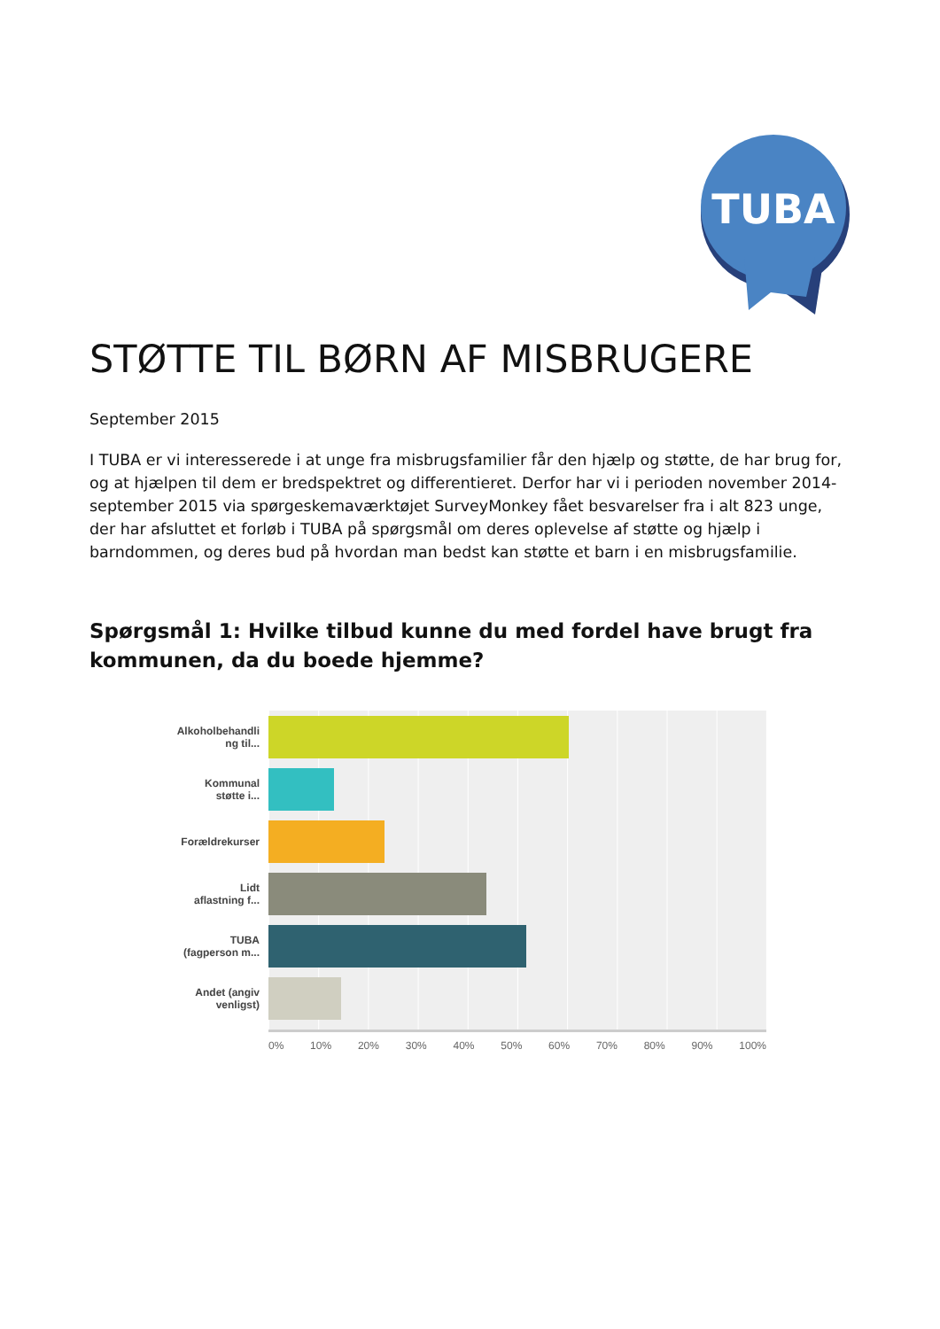TUBA
STØTTE TIL BØRN AF MISBRUGERE
September 2015
I TUBA er vi interesserede i at unge fra misbrugsfamilier får den hjælp og støtte, de har brug for, og at hjælpen til dem er bredspektret og differentieret. Derfor har vi i perioden november 2014- september 2015 via spørgeskemaværktøjet SurveyMonkey fået besvarelser fra i alt 823 unge, der har afsluttet et forløb i TUBA på spørgsmål om deres oplevelse af støtte og hjælp i barndommen, og deres bud på hvordan man bedst kan støtte et barn i en misbrugsfamilie.
Spørgsmål 1: Hvilke tilbud kunne du med fordel have brugt fra kommunen, da du boede hjemme?
Alkoholbehandli
ng til...
Kommunal
støtte i...
Forældrekurser
Lidt
aflastning f...
TUBA
(fagperson m...
Andet (angiv
venligst)
0% 10% 20% 30% 40% 50% 60% 70% 80% 90% 100%